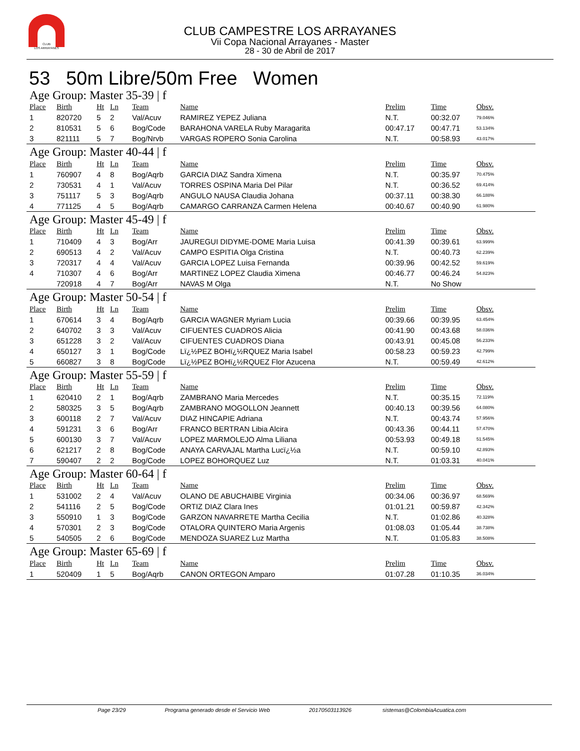CLUB
LOS ARRAYANES
CLUB CAMPESTRE LOS ARRAYANES
Vii Copa Nacional Arrayanes - Master
28 - 30 de Abril de 2017
53 50m Libre/50m Free Women
Age Group: Master 35-39 | f
| Place | Birth | Ht | Ln | Team | Name | Prelim | Time | Obsv. |
| --- | --- | --- | --- | --- | --- | --- | --- | --- |
| 1 | 820720 | 5 | 2 | Val/Acuv | RAMIREZ YEPEZ Juliana | N.T. | 00:32.07 | 79.046% |
| 2 | 810531 | 5 | 6 | Bog/Code | BARAHONA VARELA Ruby Maragarita | 00:47.17 | 00:47.71 | 53.134% |
| 3 | 821111 | 5 | 7 | Bog/Nrvb | VARGAS ROPERO Sonia Carolina | N.T. | 00:58.93 | 43.017% |
Age Group: Master 40-44 | f
| Place | Birth | Ht | Ln | Team | Name | Prelim | Time | Obsv. |
| --- | --- | --- | --- | --- | --- | --- | --- | --- |
| 1 | 760907 | 4 | 8 | Bog/Aqrb | GARCIA DIAZ Sandra Ximena | N.T. | 00:35.97 | 70.475% |
| 2 | 730531 | 4 | 1 | Val/Acuv | TORRES OSPINA Maria Del Pilar | N.T. | 00:36.52 | 69.414% |
| 3 | 751117 | 5 | 3 | Bog/Aqrb | ANGULO NAUSA Claudia Johana | 00:37.11 | 00:38.30 | 66.188% |
| 4 | 771125 | 4 | 5 | Bog/Aqrb | CAMARGO CARRANZA Carmen Helena | 00:40.67 | 00:40.90 | 61.980% |
Age Group: Master 45-49 | f
| Place | Birth | Ht | Ln | Team | Name | Prelim | Time | Obsv. |
| --- | --- | --- | --- | --- | --- | --- | --- | --- |
| 1 | 710409 | 4 | 3 | Bog/Arr | JAUREGUI DIDYME-DOME Maria Luisa | 00:41.39 | 00:39.61 | 63.999% |
| 2 | 690513 | 4 | 2 | Val/Acuv | CAMPO ESPITIA Olga Cristina | N.T. | 00:40.73 | 62.239% |
| 3 | 720317 | 4 | 4 | Val/Acuv | GARCIA LOPEZ Luisa Fernanda | 00:39.96 | 00:42.52 | 59.619% |
| 4 | 710307 | 4 | 6 | Bog/Arr | MARTINEZ LOPEZ Claudia Ximena | 00:46.77 | 00:46.24 | 54.823% |
| | 720918 | 4 | 7 | Bog/Arr | NAVAS M Olga | N.T. | No Show | |
Age Group: Master 50-54 | f
| Place | Birth | Ht | Ln | Team | Name | Prelim | Time | Obsv. |
| --- | --- | --- | --- | --- | --- | --- | --- | --- |
| 1 | 670614 | 3 | 4 | Bog/Aqrb | GARCIA WAGNER Myriam Lucia | 00:39.66 | 00:39.95 | 63.454% |
| 2 | 640702 | 3 | 3 | Val/Acuv | CIFUENTES CUADROS Alicia | 00:41.90 | 00:43.68 | 58.036% |
| 3 | 651228 | 3 | 2 | Val/Acuv | CIFUENTES CUADROS Diana | 00:43.91 | 00:45.08 | 56.233% |
| 4 | 650127 | 3 | 1 | Bog/Code | Lï¿½PEZ BOHï¿½RQUEZ Maria Isabel | 00:58.23 | 00:59.23 | 42.799% |
| 5 | 660827 | 3 | 8 | Bog/Code | Lï¿½PEZ BOHï¿½RQUEZ Flor Azucena | N.T. | 00:59.49 | 42.612% |
Age Group: Master 55-59 | f
| Place | Birth | Ht | Ln | Team | Name | Prelim | Time | Obsv. |
| --- | --- | --- | --- | --- | --- | --- | --- | --- |
| 1 | 620410 | 2 | 1 | Bog/Aqrb | ZAMBRANO Maria Mercedes | N.T. | 00:35.15 | 72.119% |
| 2 | 580325 | 3 | 5 | Bog/Aqrb | ZAMBRANO MOGOLLON Jeannett | 00:40.13 | 00:39.56 | 64.080% |
| 3 | 600118 | 2 | 7 | Val/Acuv | DIAZ HINCAPIE Adriana | N.T. | 00:43.74 | 57.956% |
| 4 | 591231 | 3 | 6 | Bog/Arr | FRANCO BERTRAN Libia Alcira | 00:43.36 | 00:44.11 | 57.470% |
| 5 | 600130 | 3 | 7 | Val/Acuv | LOPEZ MARMOLEJO Alma Liliana | 00:53.93 | 00:49.18 | 51.545% |
| 6 | 621217 | 2 | 8 | Bog/Code | ANAYA CARVAJAL Martha Lucï¿½a | N.T. | 00:59.10 | 42.893% |
| 7 | 590407 | 2 | 2 | Bog/Code | LOPEZ BOHORQUEZ Luz | N.T. | 01:03.31 | 40.041% |
Age Group: Master 60-64 | f
| Place | Birth | Ht | Ln | Team | Name | Prelim | Time | Obsv. |
| --- | --- | --- | --- | --- | --- | --- | --- | --- |
| 1 | 531002 | 2 | 4 | Val/Acuv | OLANO DE ABUCHAIBE Virginia | 00:34.06 | 00:36.97 | 68.569% |
| 2 | 541116 | 2 | 5 | Bog/Code | ORTIZ DIAZ Clara Ines | 01:01.21 | 00:59.87 | 42.342% |
| 3 | 550910 | 1 | 3 | Bog/Code | GARZON NAVARRETE Martha Cecilia | N.T. | 01:02.86 | 40.328% |
| 4 | 570301 | 2 | 3 | Bog/Code | OTALORA QUINTERO Maria Argenis | 01:08.03 | 01:05.44 | 38.738% |
| 5 | 540505 | 2 | 6 | Bog/Code | MENDOZA SUAREZ Luz Martha | N.T. | 01:05.83 | 38.508% |
Age Group: Master 65-69 | f
| Place | Birth | Ht | Ln | Team | Name | Prelim | Time | Obsv. |
| --- | --- | --- | --- | --- | --- | --- | --- | --- |
| 1 | 520409 | 1 | 5 | Bog/Aqrb | CANON ORTEGON Amparo | 01:07.28 | 01:10.35 | 36.034% |
Page 23/29 Programa generado desde el Servicio Web 20170503113926 sistemas@ColombiaAcuatica.com